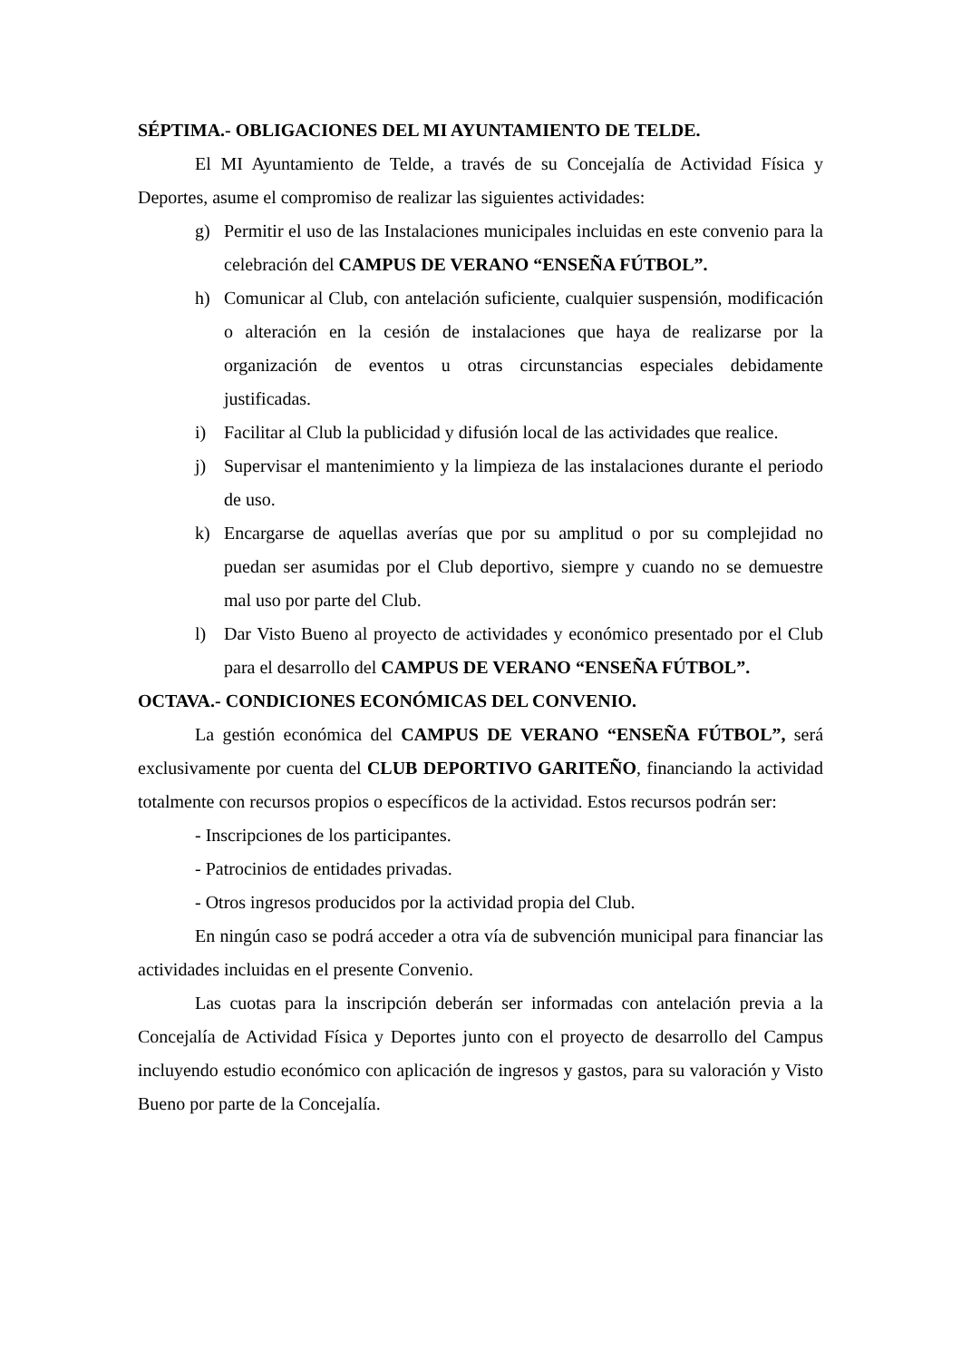SÉPTIMA.- OBLIGACIONES DEL MI AYUNTAMIENTO DE TELDE.
El MI Ayuntamiento de Telde, a través de su Concejalía de Actividad Física y Deportes, asume el compromiso de realizar las siguientes actividades:
g) Permitir el uso de las Instalaciones municipales incluidas en este convenio para la celebración del CAMPUS DE VERANO “ENSEÑA FÚTBOL”.
h) Comunicar al Club, con antelación suficiente, cualquier suspensión, modificación o alteración en la cesión de instalaciones que haya de realizarse por la organización de eventos u otras circunstancias especiales debidamente justificadas.
i) Facilitar al Club la publicidad y difusión local de las actividades que realice.
j) Supervisar el mantenimiento y la limpieza de las instalaciones durante el periodo de uso.
k) Encargarse de aquellas averías que por su amplitud o por su complejidad no puedan ser asumidas por el Club deportivo, siempre y cuando no se demuestre mal uso por parte del Club.
l) Dar Visto Bueno al proyecto de actividades y económico presentado por el Club para el desarrollo del CAMPUS DE VERANO “ENSEÑA FÚTBOL”.
OCTAVA.- CONDICIONES ECONÓMICAS DEL CONVENIO.
La gestión económica del CAMPUS DE VERANO “ENSEÑA FÚTBOL”, será exclusivamente por cuenta del CLUB DEPORTIVO GARITEÑO, financiando la actividad totalmente con recursos propios o específicos de la actividad. Estos recursos podrán ser:
- Inscripciones de los participantes.
- Patrocinios de entidades privadas.
- Otros ingresos producidos por la actividad propia del Club.
En ningún caso se podrá acceder a otra vía de subvención municipal para financiar las actividades incluidas en el presente Convenio.
Las cuotas para la inscripción deberán ser informadas con antelación previa a la Concejalía de Actividad Física y Deportes junto con el proyecto de desarrollo del Campus incluyendo estudio económico con aplicación de ingresos y gastos, para su valoración y Visto Bueno por parte de la Concejalía.